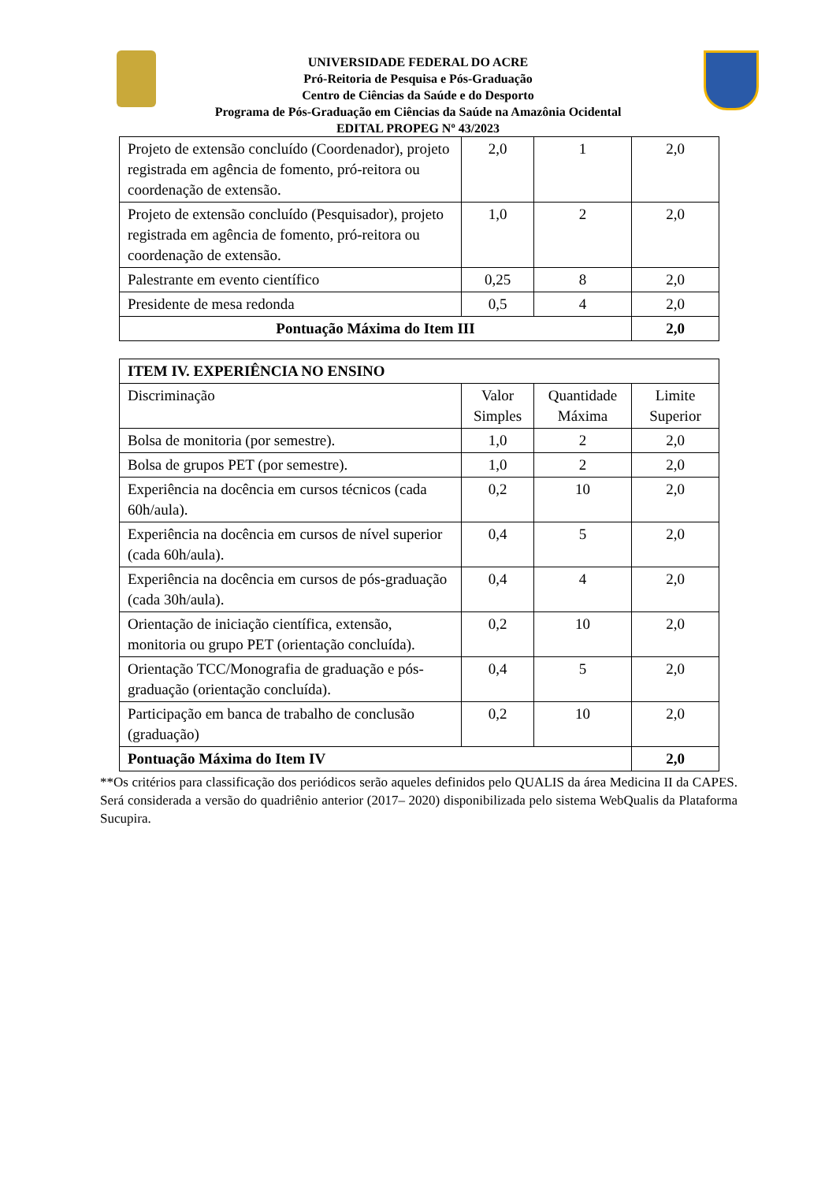UNIVERSIDADE FEDERAL DO ACRE
Pró-Reitoria de Pesquisa e Pós-Graduação
Centro de Ciências da Saúde e do Desporto
Programa de Pós-Graduação em Ciências da Saúde na Amazônia Ocidental
EDITAL PROPEG Nº 43/2023
| Projeto de extensão concluído (Coordenador), projeto registrada em agência de fomento, pró-reitora ou coordenação de extensão. | 2,0 | 1 | 2,0 |
| Projeto de extensão concluído (Pesquisador), projeto registrada em agência de fomento, pró-reitora ou coordenação de extensão. | 1,0 | 2 | 2,0 |
| Palestrante em evento científico | 0,25 | 8 | 2,0 |
| Presidente de mesa redonda | 0,5 | 4 | 2,0 |
| Pontuação Máxima do Item III | | | 2,0 |
| ITEM IV. EXPERIÊNCIA NO ENSINO | | | |
| --- | --- | --- | --- |
| Discriminação | Valor Simples | Quantidade Máxima | Limite Superior |
| Bolsa de monitoria (por semestre). | 1,0 | 2 | 2,0 |
| Bolsa de grupos PET (por semestre). | 1,0 | 2 | 2,0 |
| Experiência na docência em cursos técnicos (cada 60h/aula). | 0,2 | 10 | 2,0 |
| Experiência na docência em cursos de nível superior (cada 60h/aula). | 0,4 | 5 | 2,0 |
| Experiência na docência em cursos de pós-graduação (cada 30h/aula). | 0,4 | 4 | 2,0 |
| Orientação de iniciação científica, extensão, monitoria ou grupo PET (orientação concluída). | 0,2 | 10 | 2,0 |
| Orientação TCC/Monografia de graduação e pós-graduação (orientação concluída). | 0,4 | 5 | 2,0 |
| Participação em banca de trabalho de conclusão (graduação) | 0,2 | 10 | 2,0 |
| Pontuação Máxima do Item IV | | | 2,0 |
**Os critérios para classificação dos periódicos serão aqueles definidos pelo QUALIS da área Medicina II da CAPES. Será considerada a versão do quadriênio anterior (2017– 2020) disponibilizada pelo sistema WebQualis da Plataforma Sucupira.